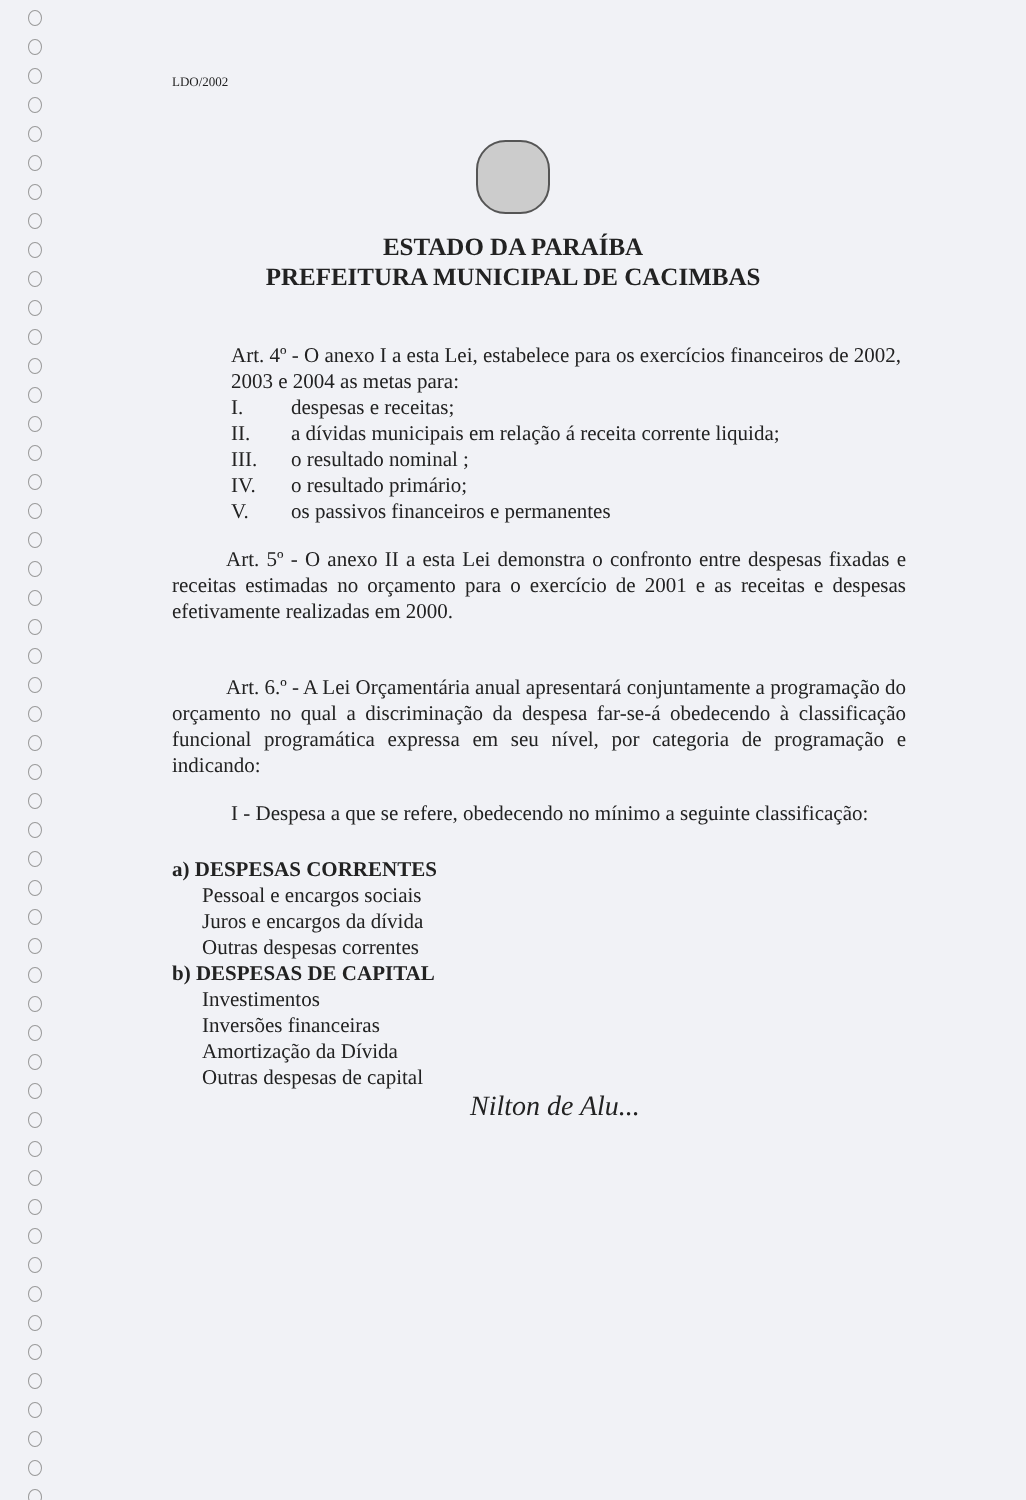LDO/2002
ESTADO DA PARAÍBA
PREFEITURA MUNICIPAL DE CACIMBAS
Art. 4º - O anexo I a esta Lei, estabelece para os exercícios financeiros de 2002, 2003 e 2004 as metas para:
I. despesas e receitas;
II. a dívidas municipais em relação á receita corrente liquida;
III. o resultado nominal ;
IV. o resultado primário;
V. os passivos financeiros e permanentes
Art. 5º - O anexo II a esta Lei demonstra o confronto entre despesas fixadas e receitas estimadas no orçamento para o exercício de 2001 e as receitas e despesas efetivamente realizadas em 2000.
Art. 6.º - A Lei Orçamentária anual apresentará conjuntamente a programação do orçamento no qual a discriminação da despesa far-se-á obedecendo à classificação funcional programática expressa em seu nível, por categoria de programação e indicando:
I - Despesa a que se refere, obedecendo no mínimo a seguinte classificação:
a) DESPESAS CORRENTES
Pessoal e encargos sociais
Juros e encargos da dívida
Outras despesas correntes
b) DESPESAS DE CAPITAL
Investimentos
Inversões financeiras
Amortização da Dívida
Outras despesas de capital
Nilton de Alu...